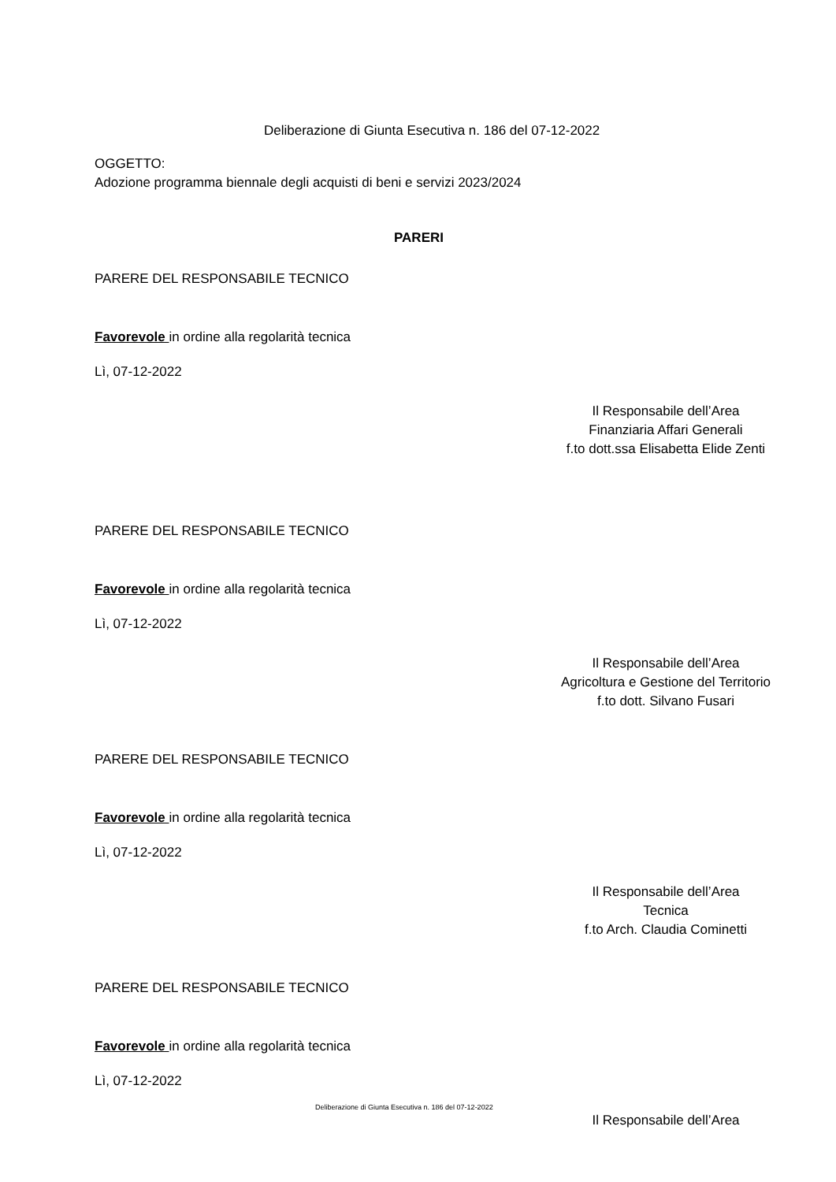Deliberazione di Giunta Esecutiva n. 186 del 07-12-2022
OGGETTO:
Adozione programma biennale degli acquisti di beni e servizi 2023/2024
PARERI
PARERE DEL RESPONSABILE TECNICO
Favorevole in ordine alla regolarità tecnica
Lì, 07-12-2022
Il Responsabile dell’Area
Finanziaria Affari Generali
f.to dott.ssa Elisabetta Elide Zenti
PARERE DEL RESPONSABILE TECNICO
Favorevole in ordine alla regolarità tecnica
Lì, 07-12-2022
Il Responsabile dell’Area
Agricoltura e Gestione del Territorio
f.to dott. Silvano Fusari
PARERE DEL RESPONSABILE TECNICO
Favorevole in ordine alla regolarità tecnica
Lì, 07-12-2022
Il Responsabile dell’Area
Tecnica
f.to Arch. Claudia Cominetti
PARERE DEL RESPONSABILE TECNICO
Favorevole in ordine alla regolarità tecnica
Lì, 07-12-2022
Il Responsabile dell’Area
Deliberazione di Giunta Esecutiva n. 186 del 07-12-2022